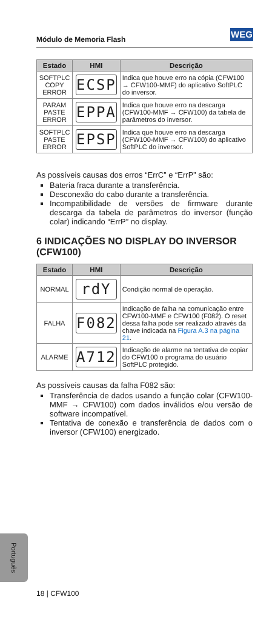Módulo de Memoria Flash
WEG
| Estado | HMI | Descrição |
| --- | --- | --- |
| SOFTPLC COPY ERROR | ECSP | Indica que houve erro na cópia (CFW100 → CFW100-MMF) do aplicativo SoftPLC do inversor. |
| PARAM PASTE ERROR | EPPA | Indica que houve erro na descarga (CFW100-MMF → CFW100) da tabela de parâmetros do inversor. |
| SOFTPLC PASTE ERROR | EPSP | Indica que houve erro na descarga (CFW100-MMF → CFW100) do aplicativo SoftPLC do inversor. |
As possíveis causas dos erros “ErrC” e “ErrP” são:
Bateria fraca durante a transferência.
Desconexão do cabo durante a transferência.
Incompatibilidade de versões de firmware durante descarga da tabela de parâmetros do inversor (função colar) indicando “ErrP” no display.
6 INDICAÇÕES NO DISPLAY DO INVERSOR (CFW100)
| Estado | HMI | Descrição |
| --- | --- | --- |
| NORMAL | rdY | Condição normal de operação. |
| FALHA | F082 | Indicação de falha na comunicação entre CFW100-MMF e CFW100 (F082). O reset dessa falha pode ser realizado através da chave indicada na Figura A.3 na página 21 . |
| ALARME | A712 | Indicação de alarme na tentativa de copiar do CFW100 o programa do usuário SoftPLC protegido. |
As possíveis causas da falha F082 são:
Transferência de dados usando a função colar (CFW100-MMF → CFW100) com dados inválidos e/ou versão de software incompatível.
Tentativa de conexão e transferência de dados com o inversor (CFW100) energizado.
Português
18 | CFW100